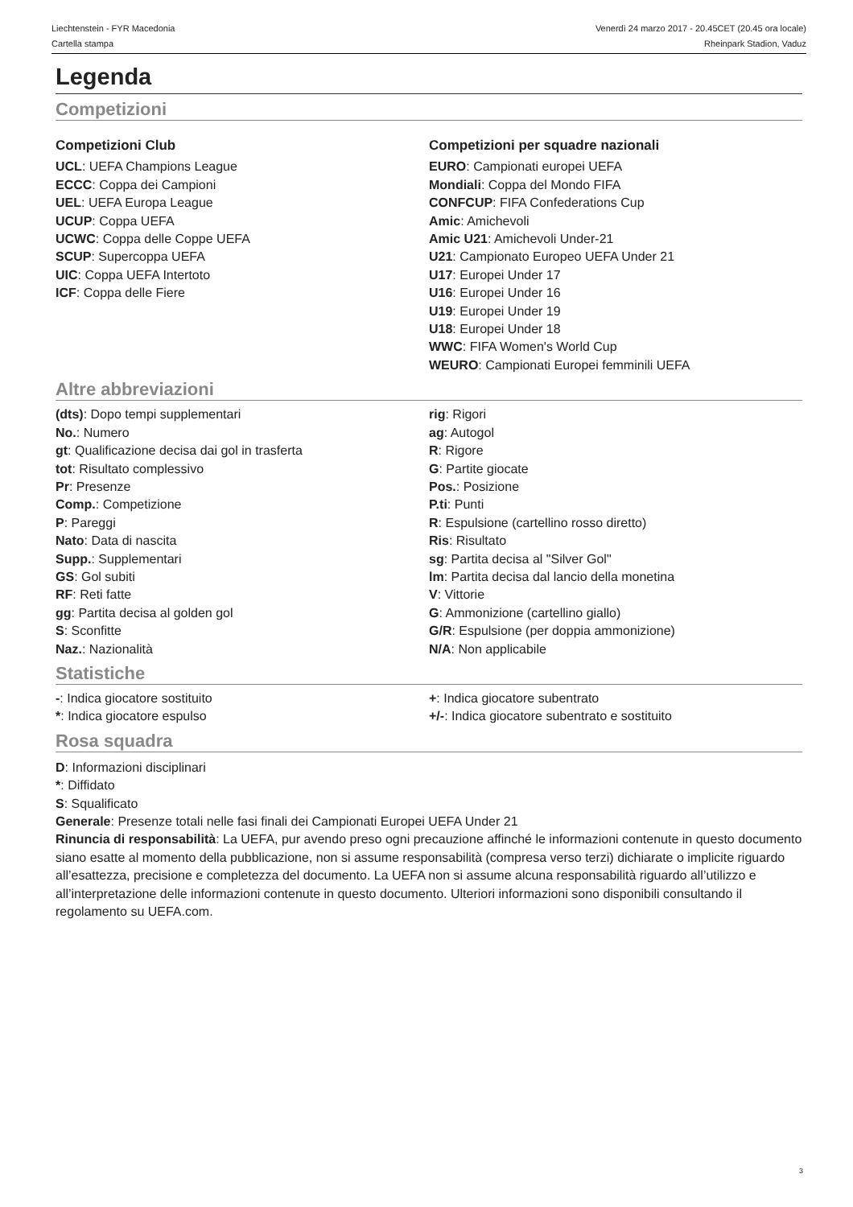Liechtenstein - FYR Macedonia
Cartella stampa
Venerdì 24 marzo 2017 - 20.45CET (20.45 ora locale)
Rheinpark Stadion, Vaduz
Legenda
Competizioni
Competizioni Club
UCL: UEFA Champions League
ECCC: Coppa dei Campioni
UEL: UEFA Europa League
UCUP: Coppa UEFA
UCWC: Coppa delle Coppe UEFA
SCUP: Supercoppa UEFA
UIC: Coppa UEFA Intertoto
ICF: Coppa delle Fiere
Competizioni per squadre nazionali
EURO: Campionati europei UEFA
Mondiali: Coppa del Mondo FIFA
CONFCUP: FIFA Confederations Cup
Amic: Amichevoli
Amic U21: Amichevoli Under-21
U21: Campionato Europeo UEFA Under 21
U17: Europei Under 17
U16: Europei Under 16
U19: Europei Under 19
U18: Europei Under 18
WWC: FIFA Women's World Cup
WEURO: Campionati Europei femminili UEFA
Altre abbreviazioni
(dts): Dopo tempi supplementari
No.: Numero
gt: Qualificazione decisa dai gol in trasferta
tot: Risultato complessivo
Pr: Presenze
Comp.: Competizione
P: Pareggi
Nato: Data di nascita
Supp.: Supplementari
GS: Gol subiti
RF: Reti fatte
gg: Partita decisa al golden gol
S: Sconfitte
Naz.: Nazionalità
rig: Rigori
ag: Autogol
R: Rigore
G: Partite giocate
Pos.: Posizione
P.ti: Punti
R: Espulsione (cartellino rosso diretto)
Ris: Risultato
sg: Partita decisa al "Silver Gol"
lm: Partita decisa dal lancio della monetina
V: Vittorie
G: Ammonizione (cartellino giallo)
G/R: Espulsione (per doppia ammonizione)
N/A: Non applicabile
Statistiche
-: Indica giocatore sostituito
*: Indica giocatore espulso
+: Indica giocatore subentrato
+/-: Indica giocatore subentrato e sostituito
Rosa squadra
D: Informazioni disciplinari
*: Diffidato
S: Squalificato
Generale: Presenze totali nelle fasi finali dei Campionati Europei UEFA Under 21
Rinuncia di responsabilità: La UEFA, pur avendo preso ogni precauzione affinché le informazioni contenute in questo documento siano esatte al momento della pubblicazione, non si assume responsabilità (compresa verso terzi) dichiarate o implicite riguardo all’esattezza, precisione e completezza del documento. La UEFA non si assume alcuna responsabilità riguardo all’utilizzo e all’interpretazione delle informazioni contenute in questo documento. Ulteriori informazioni sono disponibili consultando il regolamento su UEFA.com.
3